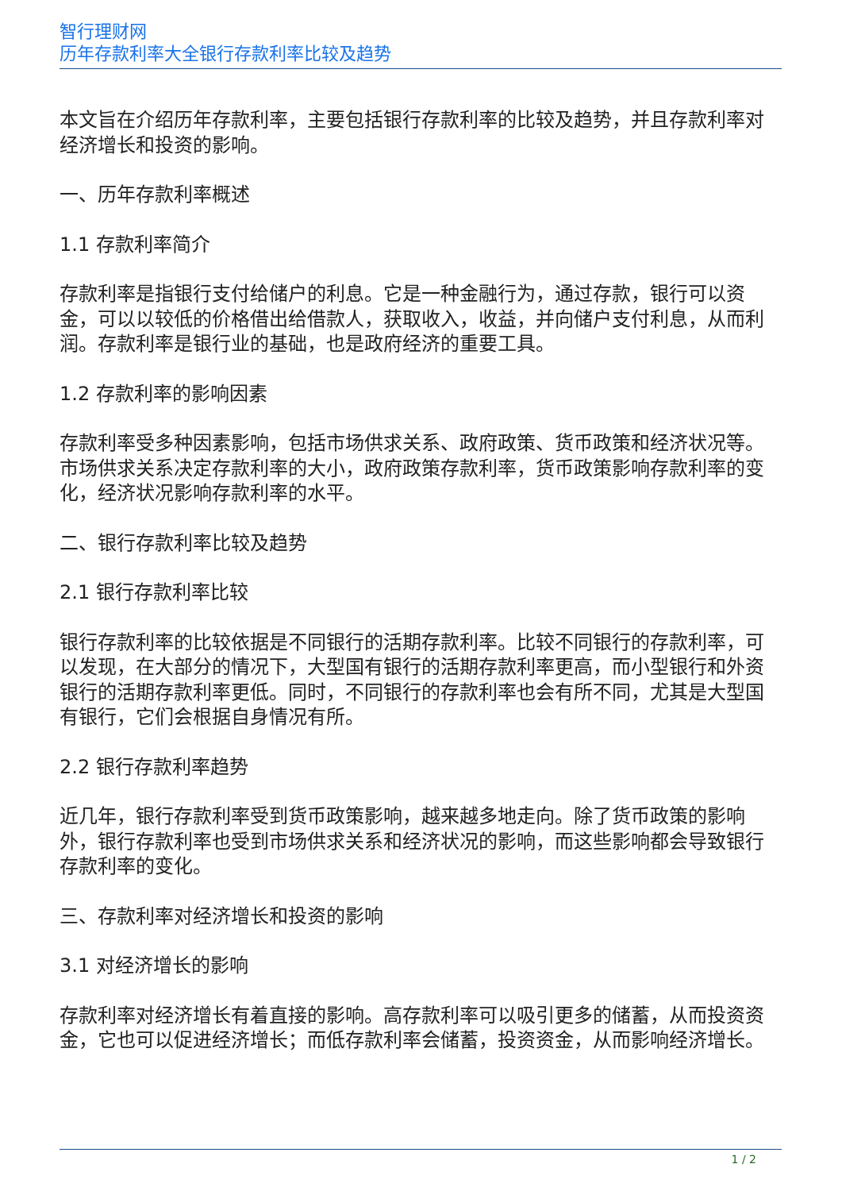智行理财网
历年存款利率大全银行存款利率比较及趋势
本文旨在介绍历年存款利率，主要包括银行存款利率的比较及趋势，并且存款利率对经济增长和投资的影响。
一、历年存款利率概述
1.1 存款利率简介
存款利率是指银行支付给储户的利息。它是一种金融行为，通过存款，银行可以资金，可以以较低的价格借出给借款人，获取收入，收益，并向储户支付利息，从而利润。存款利率是银行业的基础，也是政府经济的重要工具。
1.2 存款利率的影响因素
存款利率受多种因素影响，包括市场供求关系、政府政策、货币政策和经济状况等。市场供求关系决定存款利率的大小，政府政策存款利率，货币政策影响存款利率的变化，经济状况影响存款利率的水平。
二、银行存款利率比较及趋势
2.1 银行存款利率比较
银行存款利率的比较依据是不同银行的活期存款利率。比较不同银行的存款利率，可以发现，在大部分的情况下，大型国有银行的活期存款利率更高，而小型银行和外资银行的活期存款利率更低。同时，不同银行的存款利率也会有所不同，尤其是大型国有银行，它们会根据自身情况有所。
2.2 银行存款利率趋势
近几年，银行存款利率受到货币政策影响，越来越多地走向。除了货币政策的影响外，银行存款利率也受到市场供求关系和经济状况的影响，而这些影响都会导致银行存款利率的变化。
三、存款利率对经济增长和投资的影响
3.1 对经济增长的影响
存款利率对经济增长有着直接的影响。高存款利率可以吸引更多的储蓄，从而投资资金，它也可以促进经济增长；而低存款利率会储蓄，投资资金，从而影响经济增长。
1 / 2